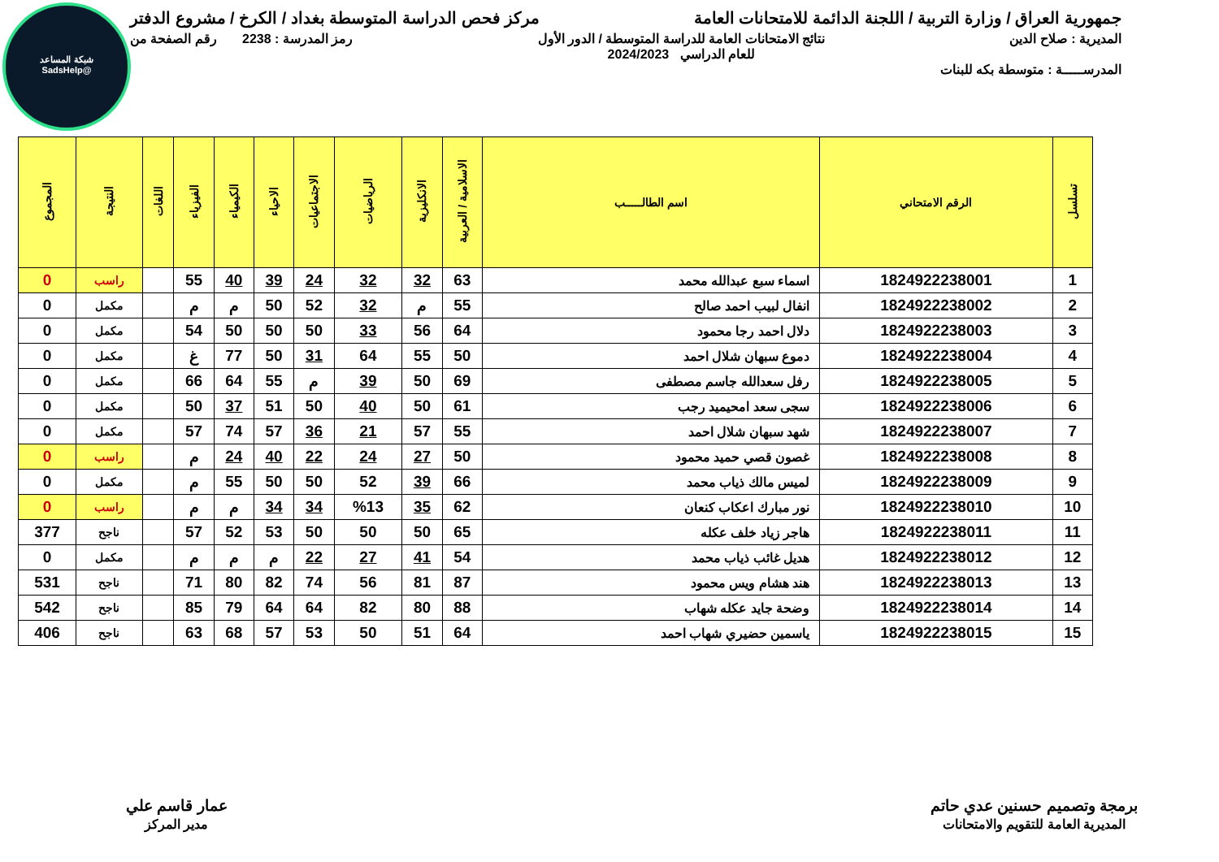شبكة المساعد
@SadsHelp
جمهورية العراق / وزارة التربية / اللجنة الدائمة للامتحانات العامة مركز فحص الدراسة المتوسطة بغداد / الكرخ / مشروع الدفتر
المديرية : صلاح الدين نتائج الامتحانات العامة للدراسة المتوسطة / الدور الأول
للعام الدراسي 2024/2023 رمز المدرسة : 2238 رقم الصفحة من
المدرســـــة : متوسطة بكه للبنات
| تسلسل | الرقم الامتحاني | اسم الطالـــــب | الاسلامية / العربية | الانكليزية | الرياضيات | الاجتماعيات | الاحياء | الكيمياء | الفيزياء | اللغات | النتيجة | المجموع |
| --- | --- | --- | --- | --- | --- | --- | --- | --- | --- | --- | --- | --- |
| 1 | 1824922238001 | اسماء سبع عبدالله محمد | 63 | 32 | 32 | 24 | 39 | 40 | 55 | | راسب | 0 |
| 2 | 1824922238002 | انفال لبيب احمد صالح | 55 | م | 32 | 52 | 50 | م | م | | مكمل | 0 |
| 3 | 1824922238003 | دلال احمد رجا محمود | 64 | 56 | 33 | 50 | 50 | 50 | 54 | | مكمل | 0 |
| 4 | 1824922238004 | دموع سبهان شلال احمد | 50 | 55 | 64 | 31 | 50 | 77 | غ | | مكمل | 0 |
| 5 | 1824922238005 | رفل سعدالله جاسم مصطفى | 69 | 50 | 39 | م | 55 | 64 | 66 | | مكمل | 0 |
| 6 | 1824922238006 | سجى سعد امحيميد رجب | 61 | 50 | 40 | 50 | 51 | 37 | 50 | | مكمل | 0 |
| 7 | 1824922238007 | شهد سبهان شلال احمد | 55 | 57 | 21 | 36 | 57 | 74 | 57 | | مكمل | 0 |
| 8 | 1824922238008 | غصون قصي حميد محمود | 50 | 27 | 24 | 22 | 40 | 24 | م | | راسب | 0 |
| 9 | 1824922238009 | لميس مالك ذياب محمد | 66 | 39 | 52 | 50 | 50 | 55 | م | | مكمل | 0 |
| 10 | 1824922238010 | نور مبارك اعكاب كنعان | 62 | 35 | %13 | 34 | 34 | م | م | | راسب | 0 |
| 11 | 1824922238011 | هاجر زياد خلف عكله | 65 | 50 | 50 | 50 | 53 | 52 | 57 | | ناجح | 377 |
| 12 | 1824922238012 | هديل غائب ذياب محمد | 54 | 41 | 27 | 22 | م | م | م | | مكمل | 0 |
| 13 | 1824922238013 | هند هشام ويس محمود | 87 | 81 | 56 | 74 | 82 | 80 | 71 | | ناجح | 531 |
| 14 | 1824922238014 | وضحة جايد عكله شهاب | 88 | 80 | 82 | 64 | 64 | 79 | 85 | | ناجح | 542 |
| 15 | 1824922238015 | ياسمين حضيري شهاب احمد | 64 | 51 | 50 | 53 | 57 | 68 | 63 | | ناجح | 406 |
برمجة وتصميم حسنين عدي حاتم
المديرية العامة للتقويم والامتحانات
عمار قاسم علي
مدير المركز